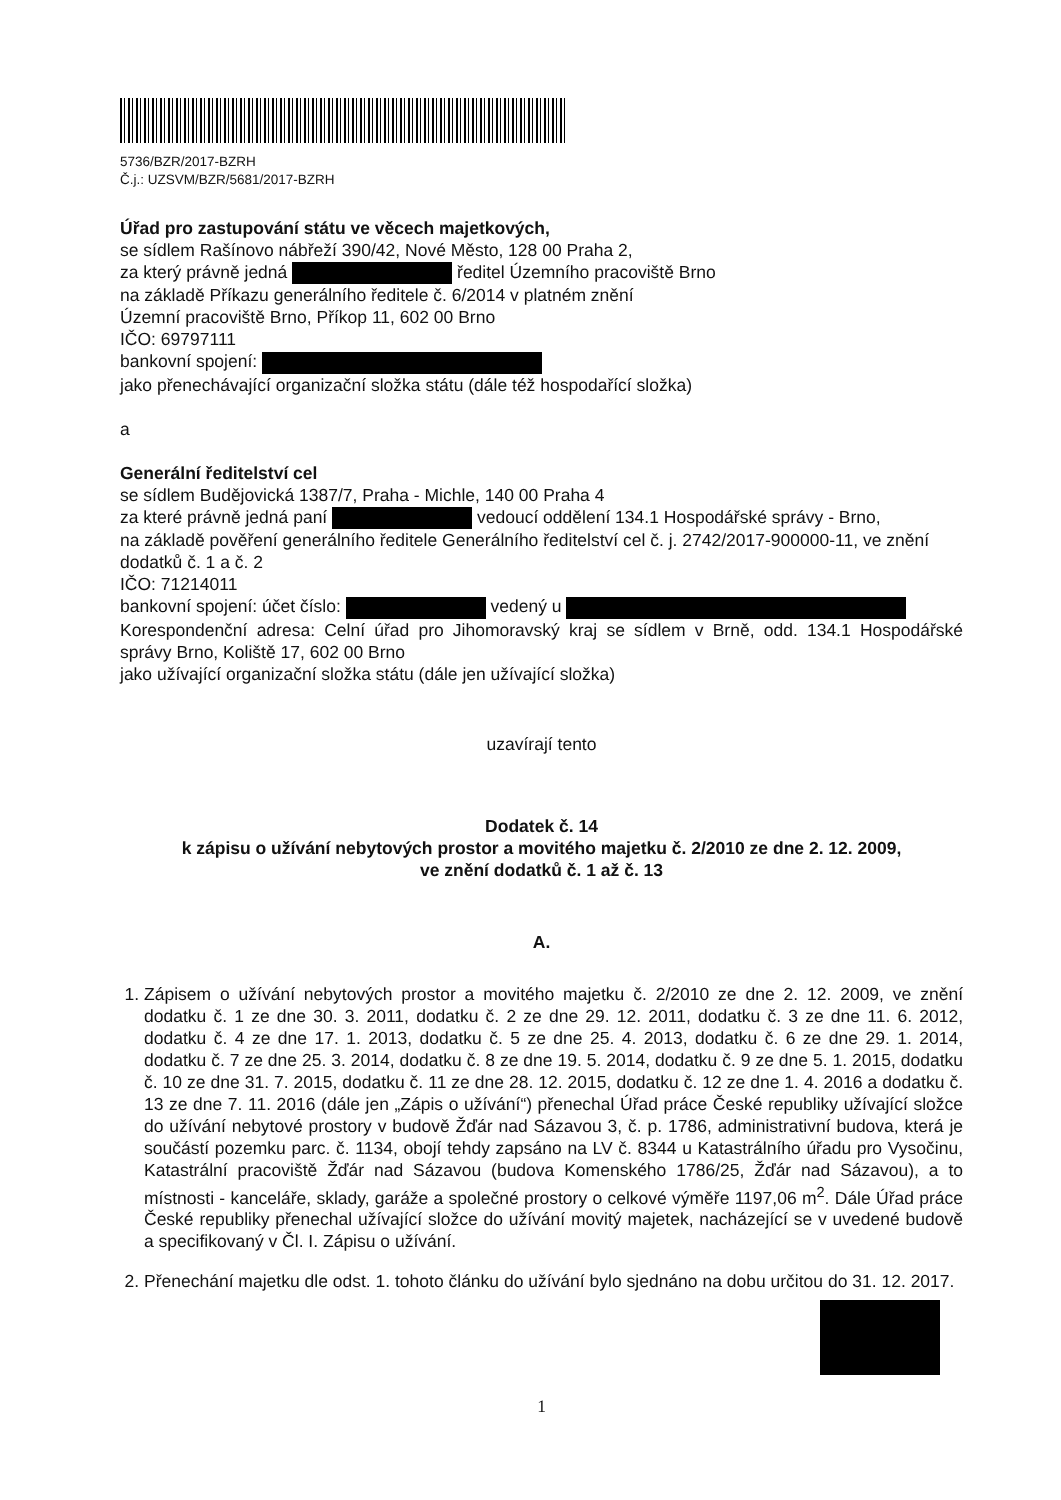5736/BZR/2017-BZRH
Č.j.: UZSVM/BZR/5681/2017-BZRH
Úřad pro zastupování státu ve věcech majetkových,
se sídlem Rašínovo nábřeží 390/42, Nové Město, 128 00 Praha 2,
za který právně jedná ředitel Územního pracoviště Brno
na základě Příkazu generálního ředitele č. 6/2014 v platném znění
Územní pracoviště Brno, Příkop 11, 602 00 Brno
IČO: 69797111
bankovní spojení:
jako přenechávající organizační složka státu (dále též hospodařící složka)
a
Generální ředitelství cel
se sídlem Budějovická 1387/7, Praha - Michle, 140 00 Praha 4
za které právně jedná paní vedoucí oddělení 134.1 Hospodářské správy - Brno,
na základě pověření generálního ředitele Generálního ředitelství cel č. j. 2742/2017-900000-11, ve znění dodatků č. 1 a č. 2
IČO: 71214011
bankovní spojení: účet číslo: vedený u
Korespondenční adresa: Celní úřad pro Jihomoravský kraj se sídlem v Brně, odd. 134.1 Hospodářské správy Brno, Koliště 17, 602 00 Brno
jako užívající organizační složka státu (dále jen užívající složka)
uzavírají tento
Dodatek č. 14
k zápisu o užívání nebytových prostor a movitého majetku č. 2/2010 ze dne 2. 12. 2009,
ve znění dodatků č. 1 až č. 13
A.
1. Zápisem o užívání nebytových prostor a movitého majetku č. 2/2010 ze dne 2. 12. 2009, ve znění dodatku č. 1 ze dne 30. 3. 2011, dodatku č. 2 ze dne 29. 12. 2011, dodatku č. 3 ze dne 11. 6. 2012, dodatku č. 4 ze dne 17. 1. 2013, dodatku č. 5 ze dne 25. 4. 2013, dodatku č. 6 ze dne 29. 1. 2014, dodatku č. 7 ze dne 25. 3. 2014, dodatku č. 8 ze dne 19. 5. 2014, dodatku č. 9 ze dne 5. 1. 2015, dodatku č. 10 ze dne 31. 7. 2015, dodatku č. 11 ze dne 28. 12. 2015, dodatku č. 12 ze dne 1. 4. 2016 a dodatku č. 13 ze dne 7. 11. 2016 (dále jen „Zápis o užívání“) přenechal Úřad práce České republiky užívající složce do užívání nebytové prostory v budově Žďár nad Sázavou 3, č. p. 1786, administrativní budova, která je součástí pozemku parc. č. 1134, obojí tehdy zapsáno na LV č. 8344 u Katastrálního úřadu pro Vysočinu, Katastrální pracoviště Žďár nad Sázavou (budova Komenského 1786/25, Žďár nad Sázavou), a to místnosti - kanceláře, sklady, garáže a společné prostory o celkové výměře 1197,06 m<sup>2</sup>. Dále Úřad práce České republiky přenechal užívající složce do užívání movitý majetek, nacházející se v uvedené budově a specifikovaný v Čl. I. Zápisu o užívání.
2. Přenechání majetku dle odst. 1. tohoto článku do užívání bylo sjednáno na dobu určitou do 31. 12. 2017.
1